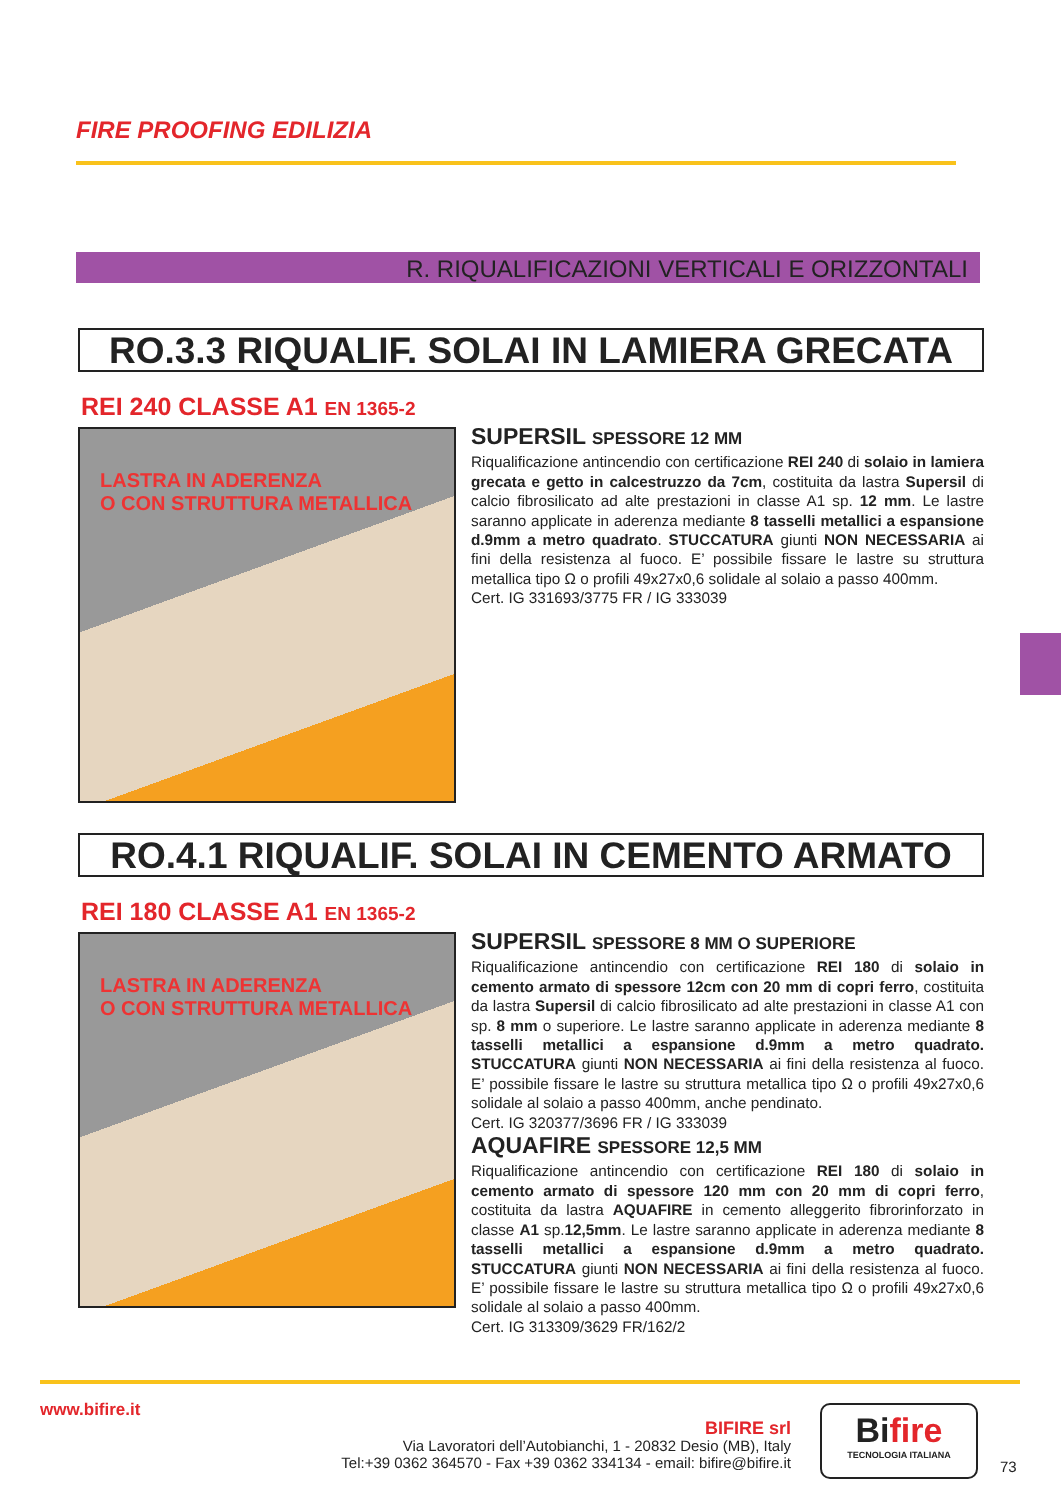FIRE PROOFING EDILIZIA
R. RIQUALIFICAZIONI VERTICALI E ORIZZONTALI
RO.3.3 RIQUALIF. SOLAI IN LAMIERA GRECATA
REI 240 CLASSE A1 EN 1365-2
LASTRA IN ADERENZA
O CON STRUTTURA METALLICA
SUPERSIL SPESSORE 12 MM
Riqualificazione antincendio con certificazione REI 240 di solaio in lamiera grecata e getto in calcestruzzo da 7cm, costituita da lastra Supersil di calcio fibrosilicato ad alte prestazioni in classe A1 sp. 12 mm. Le lastre saranno applicate in aderenza mediante 8 tasselli metallici a espansione d.9mm a metro quadrato. STUCCATURA giunti NON NECESSARIA ai fini della resistenza al fuoco. E’ possibile fissare le lastre su struttura metallica tipo Ω o profili 49x27x0,6 solidale al solaio a passo 400mm.
Cert. IG 331693/3775 FR / IG 333039
RO.4.1 RIQUALIF. SOLAI IN CEMENTO ARMATO
REI 180 CLASSE A1 EN 1365-2
LASTRA IN ADERENZA
O CON STRUTTURA METALLICA
SUPERSIL SPESSORE 8 MM O SUPERIORE
Riqualificazione antincendio con certificazione REI 180 di solaio in cemento armato di spessore 12cm con 20 mm di copri ferro, costituita da lastra Supersil di calcio fibrosilicato ad alte prestazioni in classe A1 con sp. 8 mm o superiore. Le lastre saranno applicate in aderenza mediante 8 tasselli metallici a espansione d.9mm a metro quadrato. STUCCATURA giunti NON NECESSARIA ai fini della resistenza al fuoco. E’ possibile fissare le lastre su struttura metallica tipo Ω o profili 49x27x0,6 solidale al solaio a passo 400mm, anche pendinato.
Cert. IG 320377/3696 FR / IG 333039
AQUAFIRE SPESSORE 12,5 MM
Riqualificazione antincendio con certificazione REI 180 di solaio in cemento armato di spessore 120 mm con 20 mm di copri ferro, costituita da lastra AQUAFIRE in cemento alleggerito fibrorinforzato in classe A1 sp.12,5mm. Le lastre saranno applicate in aderenza mediante 8 tasselli metallici a espansione d.9mm a metro quadrato. STUCCATURA giunti NON NECESSARIA ai fini della resistenza al fuoco. E’ possibile fissare le lastre su struttura metallica tipo Ω o profili 49x27x0,6 solidale al solaio a passo 400mm.
Cert. IG 313309/3629 FR/162/2
www.bifire.it
BIFIRE srl
Via Lavoratori dell’Autobianchi, 1 - 20832 Desio (MB), Italy
Tel:+39 0362 364570 - Fax +39 0362 334134 - email: bifire@bifire.it
Bifire
TECNOLOGIA ITALIANA
73